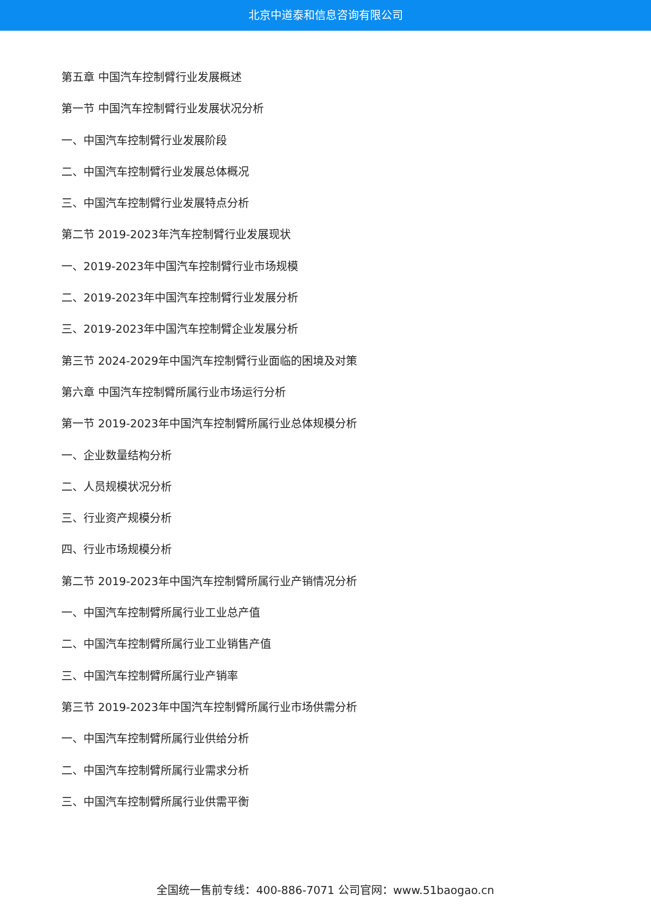北京中道泰和信息咨询有限公司
第五章 中国汽车控制臂行业发展概述
第一节 中国汽车控制臂行业发展状况分析
一、中国汽车控制臂行业发展阶段
二、中国汽车控制臂行业发展总体概况
三、中国汽车控制臂行业发展特点分析
第二节 2019-2023年汽车控制臂行业发展现状
一、2019-2023年中国汽车控制臂行业市场规模
二、2019-2023年中国汽车控制臂行业发展分析
三、2019-2023年中国汽车控制臂企业发展分析
第三节 2024-2029年中国汽车控制臂行业面临的困境及对策
第六章 中国汽车控制臂所属行业市场运行分析
第一节 2019-2023年中国汽车控制臂所属行业总体规模分析
一、企业数量结构分析
二、人员规模状况分析
三、行业资产规模分析
四、行业市场规模分析
第二节 2019-2023年中国汽车控制臂所属行业产销情况分析
一、中国汽车控制臂所属行业工业总产值
二、中国汽车控制臂所属行业工业销售产值
三、中国汽车控制臂所属行业产销率
第三节 2019-2023年中国汽车控制臂所属行业市场供需分析
一、中国汽车控制臂所属行业供给分析
二、中国汽车控制臂所属行业需求分析
三、中国汽车控制臂所属行业供需平衡
全国统一售前专线：400-886-7071 公司官网：www.51baogao.cn